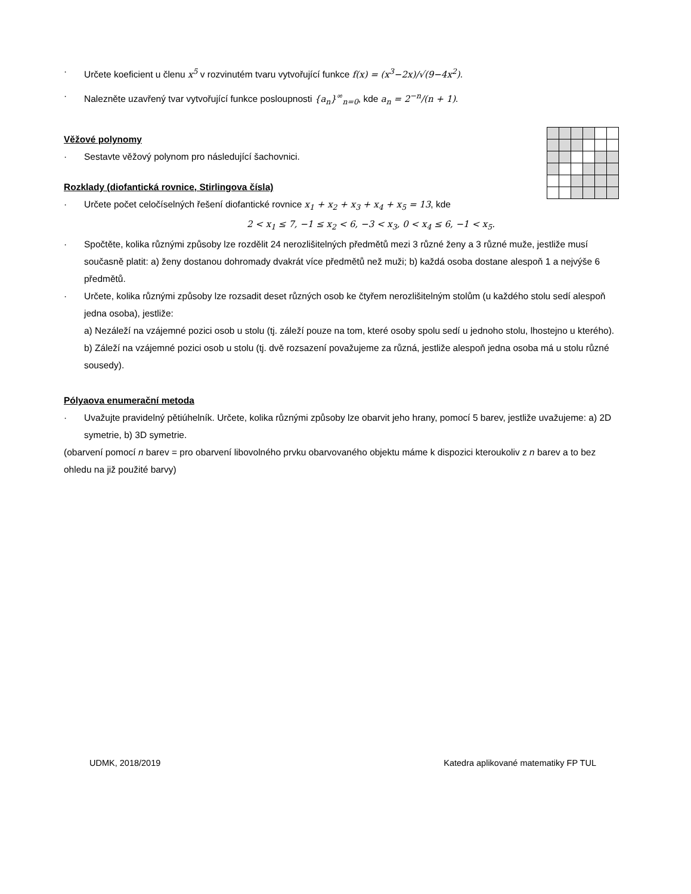· Určete koeficient u členu x<sup>5</sup> v rozvinutém tvaru vytvořující funkce f(x) = (x<sup>3</sup>−2x)/√(9−4x<sup>2</sup>).
· Nalezněte uzavřený tvar vytvořující funkce posloupnosti {a<sub>n</sub>}<sup>∞</sup><sub>n=0</sub>, kde a<sub>n</sub> = 2<sup>−n</sup>/(n + 1).
Věžové polynomy
· Sestavte věžový polynom pro následující šachovnici.
Rozklady (diofantická rovnice, Stirlingova čísla)
· Určete počet celočíselných řešení diofantické rovnice x<sub>1</sub> + x<sub>2</sub> + x<sub>3</sub> + x<sub>4</sub> + x<sub>5</sub> = 13, kde
2 < x<sub>1</sub> ≤ 7, −1 ≤ x<sub>2</sub> < 6, −3 < x<sub>3</sub>, 0 < x<sub>4</sub> ≤ 6, −1 < x<sub>5</sub>.
· Spočtěte, kolika různými způsoby lze rozdělit 24 nerozlišitelných předmětů mezi 3 různé ženy a 3 různé muže, jestliže musí současně platit: a) ženy dostanou dohromady dvakrát více předmětů než muži; b) každá osoba dostane alespoň 1 a nejvýše 6 předmětů.
· Určete, kolika různými způsoby lze rozsadit deset různých osob ke čtyřem nerozlišitelným stolům (u každého stolu sedí alespoň jedna osoba), jestliže:
a) Nezáleží na vzájemné pozici osob u stolu (tj. záleží pouze na tom, které osoby spolu sedí u jednoho stolu, lhostejno u kterého).
b) Záleží na vzájemné pozici osob u stolu (tj. dvě rozsazení považujeme za různá, jestliže alespoň jedna osoba má u stolu různé sousedy).
Pólyaova enumerační metoda
· Uvažujte pravidelný pětiúhelník. Určete, kolika různými způsoby lze obarvit jeho hrany, pomocí 5 barev, jestliže uvažujeme: a) 2D symetrie, b) 3D symetrie.
(obarvení pomocí n barev = pro obarvení libovolného prvku obarvovaného objektu máme k dispozici kteroukoliv z n barev a to bez ohledu na již použité barvy)
UDMK, 2018/2019 Katedra aplikované matematiky FP TUL